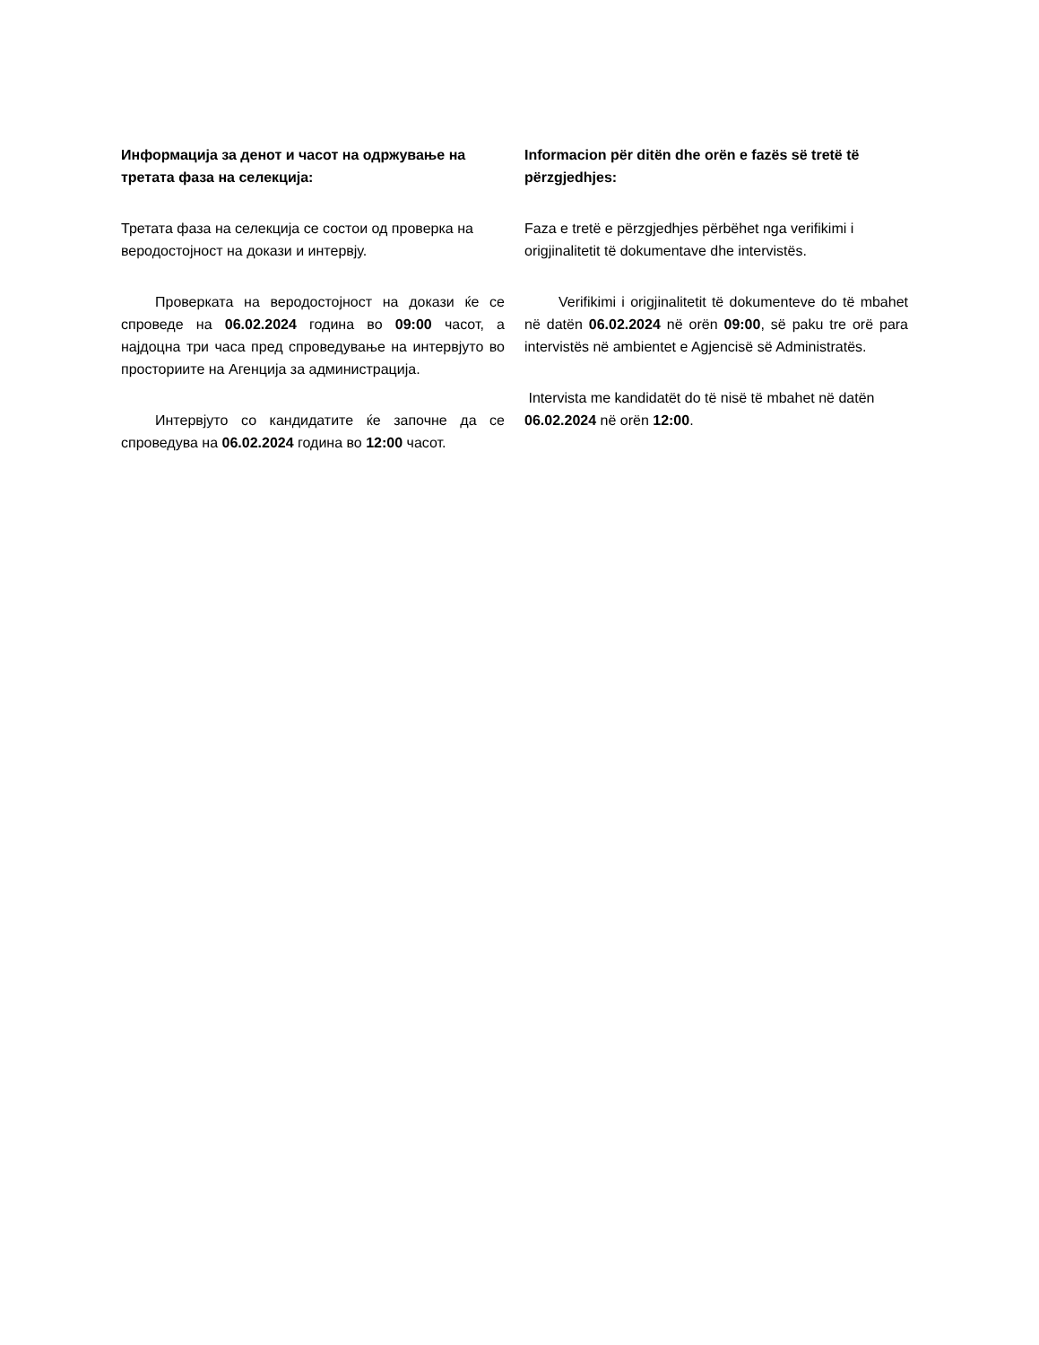Информацијa за денот и часот на одржување на третата фаза на селекција:
Третата фаза на селекција се состои од проверка на веродостојност на докази и интервју.
Проверката на веродостојност на докази ќе се спроведе на 06.02.2024 година во 09:00 часот, а најдоцна три часа пред спроведување на интервјуто во просториите на Агенција за администрација.
Интервјуто со кандидатите ќе започне да се спроведува на 06.02.2024 година во 12:00 часот.
Informacion për ditën dhe orën e fazës së tretë të përzgjedhjes:
Faza e tretë e përzgjedhjes përbëhet nga verifikimi i origjinalitetit të dokumentave dhe intervistës.
Verifikimi i origjinalitetit të dokumenteve do të mbahet në datën 06.02.2024 në orën 09:00, së paku tre orë para intervistës në ambientet e Agjencisë së Administratës.
Intervista me kandidatët do të nisë të mbahet në datën 06.02.2024 në orën 12:00.